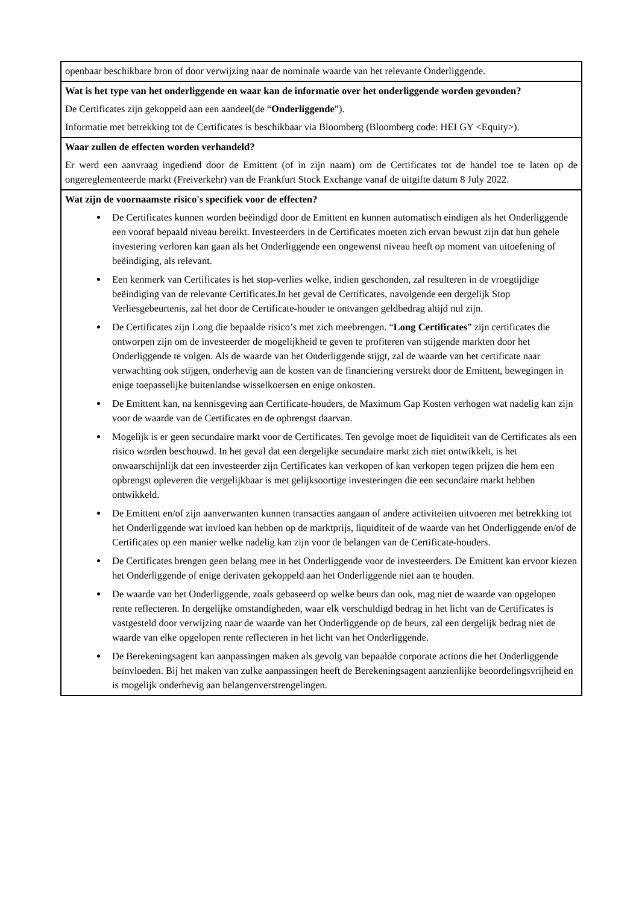| openbaar beschikbare bron of door verwijzing naar de nominale waarde van het relevante Onderliggende. |
| Wat is het type van het onderliggende en waar kan de informatie over het onderliggende worden gevonden? De Certificates zijn gekoppeld aan een aandeel(de “ Onderliggende ”). Informatie met betrekking tot de Certificates is beschikbaar via Bloomberg (Bloomberg code: HEI GY <Equity>). |
| Waar zullen de effecten worden verhandeld? Er werd een aanvraag ingediend door de Emittent (of in zijn naam) om de Certificates tot de handel toe te laten op de ongereglementeerde markt (Freiverkehr) van de Frankfurt Stock Exchange vanaf de uitgifte datum 8 July 2022. |
| Wat zijn de voornaamste risico's specifiek voor de effecten? De Certificates kunnen worden beëindigd door de Emittent en kunnen automatisch eindigen als het Onderliggende een vooraf bepaald niveau bereikt. Investeerders in de Certificates moeten zich ervan bewust zijn dat hun gehele investering verloren kan gaan als het Onderliggende een ongewenst niveau heeft op moment van uitoefening of beëindiging, als relevant. Een kenmerk van Certificates is het stop-verlies welke, indien geschonden, zal resulteren in de vroegtijdige beëindiging van de relevante Certificates.In het geval de Certificates, navolgende een dergelijk Stop Verliesgebeurtenis, zal het door de Certificate-houder te ontvangen geldbedrag altijd nul zijn. De Certificates zijn Long die bepaalde risico’s met zich meebrengen. “ Long Certificates ” zijn certificates die ontworpen zijn om de investeerder de mogelijkheid te geven te profiteren van stijgende markten door het Onderliggende te volgen. Als de waarde van het Onderliggende stijgt, zal de waarde van het certificate naar verwachting ook stijgen, onderhevig aan de kosten van de financiering verstrekt door de Emittent, bewegingen in enige toepasselijke buitenlandse wisselkoersen en enige onkosten. De Emittent kan, na kennisgeving aan Certificate-houders, de Maximum Gap Kosten verhogen wat nadelig kan zijn voor de waarde van de Certificates en de opbrengst daarvan. Mogelijk is er geen secundaire markt voor de Certificates. Ten gevolge moet de liquiditeit van de Certificates als een risico worden beschouwd. In het geval dat een dergelijke secundaire markt zich niet ontwikkelt, is het onwaarschijnlijk dat een investeerder zijn Certificates kan verkopen of kan verkopen tegen prijzen die hem een opbrengst opleveren die vergelijkbaar is met gelijksoortige investeringen die een secundaire markt hebben ontwikkeld. De Emittent en/of zijn aanverwanten kunnen transacties aangaan of andere activiteiten uitvoeren met betrekking tot het Onderliggende wat invloed kan hebben op de marktprijs, liquiditeit of de waarde van het Onderliggende en/of de Certificates op een manier welke nadelig kan zijn voor de belangen van de Certificate-houders. De Certificates brengen geen belang mee in het Onderliggende voor de investeerders. De Emittent kan ervoor kiezen het Onderliggende of enige derivaten gekoppeld aan het Onderliggende niet aan te houden. De waarde van het Onderliggende, zoals gebaseerd op welke beurs dan ook, mag niet de waarde van opgelopen rente reflecteren. In dergelijke omstandigheden, waar elk verschuldigd bedrag in het licht van de Certificates is vastgesteld door verwijzing naar de waarde van het Onderliggende op de beurs, zal een dergelijk bedrag niet de waarde van elke opgelopen rente reflecteren in het licht van het Onderliggende. De Berekeningsagent kan aanpassingen maken als gevolg van bepaalde corporate actions die het Onderliggende beïnvloeden. Bij het maken van zulke aanpassingen heeft de Berekeningsagent aanzienlijke beoordelingsvrijheid en is mogelijk onderhevig aan belangenverstrengelingen. |